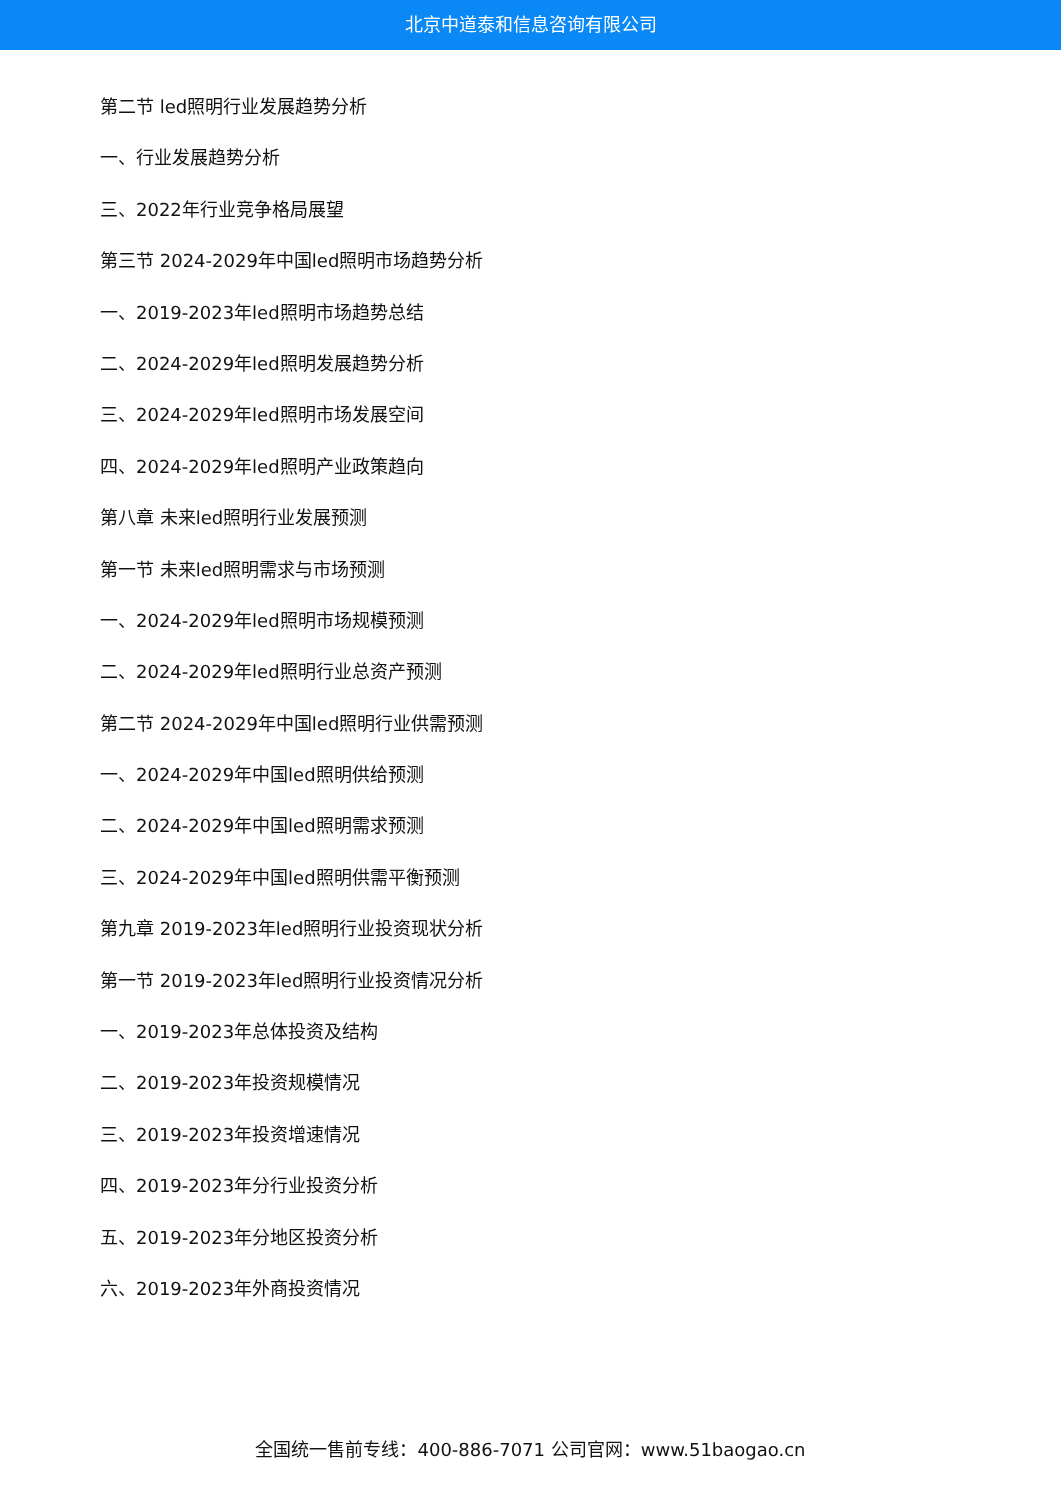北京中道泰和信息咨询有限公司
第二节 led照明行业发展趋势分析
一、行业发展趋势分析
三、2022年行业竞争格局展望
第三节 2024-2029年中国led照明市场趋势分析
一、2019-2023年led照明市场趋势总结
二、2024-2029年led照明发展趋势分析
三、2024-2029年led照明市场发展空间
四、2024-2029年led照明产业政策趋向
第八章 未来led照明行业发展预测
第一节 未来led照明需求与市场预测
一、2024-2029年led照明市场规模预测
二、2024-2029年led照明行业总资产预测
第二节 2024-2029年中国led照明行业供需预测
一、2024-2029年中国led照明供给预测
二、2024-2029年中国led照明需求预测
三、2024-2029年中国led照明供需平衡预测
第九章 2019-2023年led照明行业投资现状分析
第一节 2019-2023年led照明行业投资情况分析
一、2019-2023年总体投资及结构
二、2019-2023年投资规模情况
三、2019-2023年投资增速情况
四、2019-2023年分行业投资分析
五、2019-2023年分地区投资分析
六、2019-2023年外商投资情况
全国统一售前专线：400-886-7071 公司官网：www.51baogao.cn